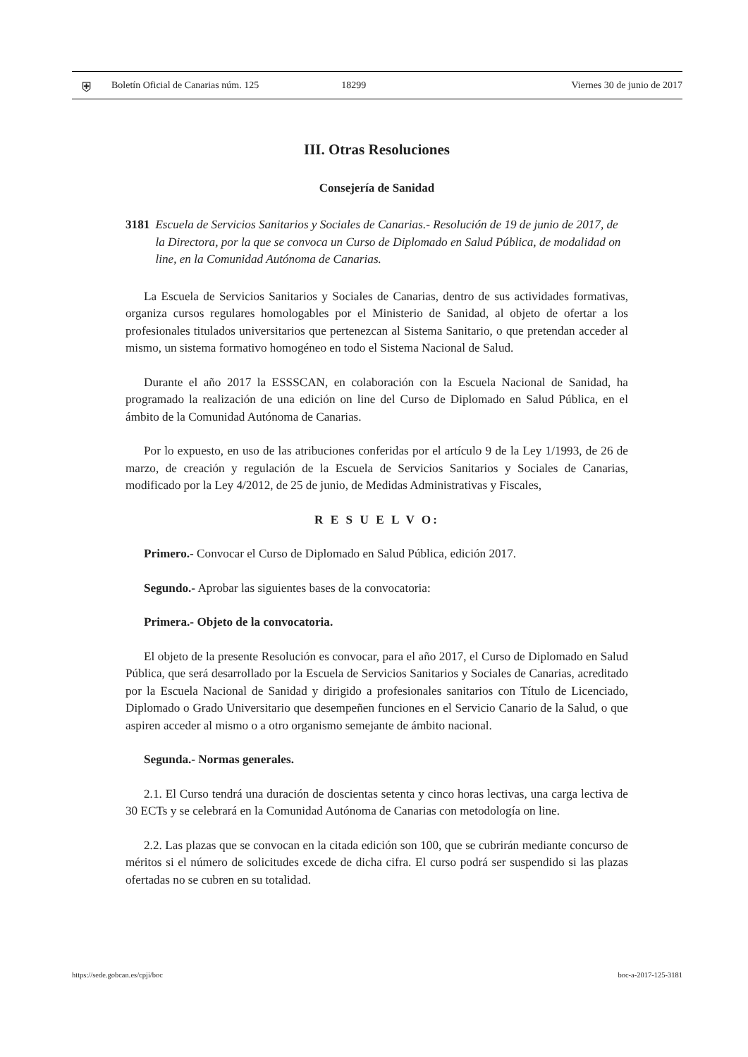⛨ Boletín Oficial de Canarias núm. 125 18299 Viernes 30 de junio de 2017
III. Otras Resoluciones
Consejería de Sanidad
3181 Escuela de Servicios Sanitarios y Sociales de Canarias.- Resolución de 19 de junio de 2017, de la Directora, por la que se convoca un Curso de Diplomado en Salud Pública, de modalidad on line, en la Comunidad Autónoma de Canarias.
La Escuela de Servicios Sanitarios y Sociales de Canarias, dentro de sus actividades formativas, organiza cursos regulares homologables por el Ministerio de Sanidad, al objeto de ofertar a los profesionales titulados universitarios que pertenezcan al Sistema Sanitario, o que pretendan acceder al mismo, un sistema formativo homogéneo en todo el Sistema Nacional de Salud.
Durante el año 2017 la ESSSCAN, en colaboración con la Escuela Nacional de Sanidad, ha programado la realización de una edición on line del Curso de Diplomado en Salud Pública, en el ámbito de la Comunidad Autónoma de Canarias.
Por lo expuesto, en uso de las atribuciones conferidas por el artículo 9 de la Ley 1/1993, de 26 de marzo, de creación y regulación de la Escuela de Servicios Sanitarios y Sociales de Canarias, modificado por la Ley 4/2012, de 25 de junio, de Medidas Administrativas y Fiscales,
R E S U E L V O:
Primero.- Convocar el Curso de Diplomado en Salud Pública, edición 2017.
Segundo.- Aprobar las siguientes bases de la convocatoria:
Primera.- Objeto de la convocatoria.
El objeto de la presente Resolución es convocar, para el año 2017, el Curso de Diplomado en Salud Pública, que será desarrollado por la Escuela de Servicios Sanitarios y Sociales de Canarias, acreditado por la Escuela Nacional de Sanidad y dirigido a profesionales sanitarios con Título de Licenciado, Diplomado o Grado Universitario que desempeñen funciones en el Servicio Canario de la Salud, o que aspiren acceder al mismo o a otro organismo semejante de ámbito nacional.
Segunda.- Normas generales.
2.1. El Curso tendrá una duración de doscientas setenta y cinco horas lectivas, una carga lectiva de 30 ECTs y se celebrará en la Comunidad Autónoma de Canarias con metodología on line.
2.2. Las plazas que se convocan en la citada edición son 100, que se cubrirán mediante concurso de méritos si el número de solicitudes excede de dicha cifra. El curso podrá ser suspendido si las plazas ofertadas no se cubren en su totalidad.
https://sede.gobcan.es/cpji/boc boc-a-2017-125-3181